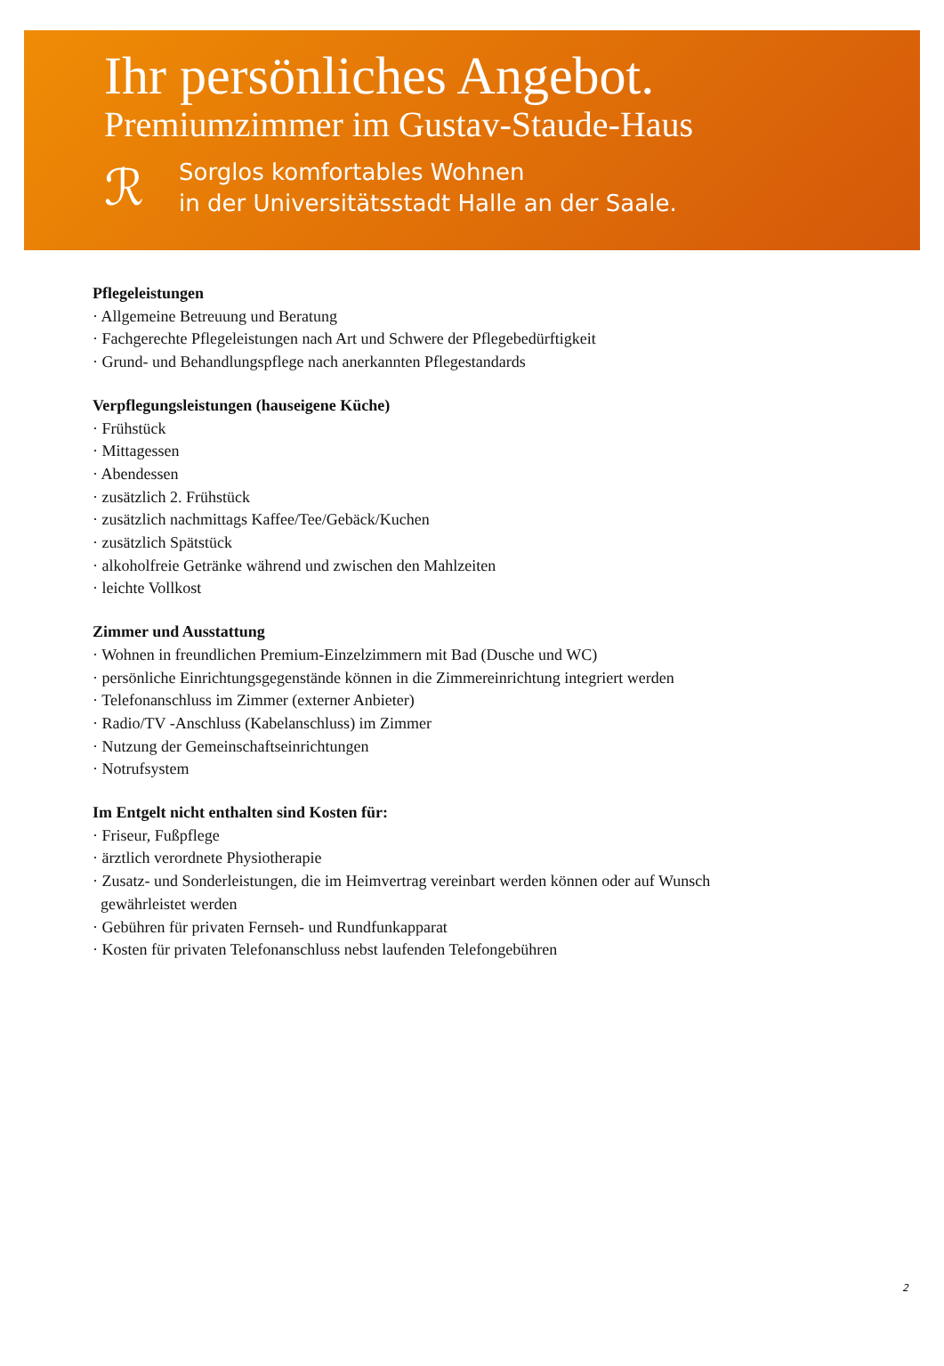Ihr persönliches Angebot.
Premiumzimmer im Gustav-Staude-Haus
ℛ
Sorglos komfortables Wohnen
in der Universitätsstadt Halle an der Saale.
Pflegeleistungen
· Allgemeine Betreuung und Beratung
· Fachgerechte Pflegeleistungen nach Art und Schwere der Pflegebedürftigkeit
· Grund- und Behandlungspflege nach anerkannten Pflegestandards
Verpflegungsleistungen (hauseigene Küche)
· Frühstück
· Mittagessen
· Abendessen
· zusätzlich 2. Frühstück
· zusätzlich nachmittags Kaffee/Tee/Gebäck/Kuchen
· zusätzlich Spätstück
· alkoholfreie Getränke während und zwischen den Mahlzeiten
· leichte Vollkost
Zimmer und Ausstattung
· Wohnen in freundlichen Premium-Einzelzimmern mit Bad (Dusche und WC)
· persönliche Einrichtungsgegenstände können in die Zimmereinrichtung integriert werden
· Telefonanschluss im Zimmer (externer Anbieter)
· Radio/TV -Anschluss (Kabelanschluss) im Zimmer
· Nutzung der Gemeinschaftseinrichtungen
· Notrufsystem
Im Entgelt nicht enthalten sind Kosten für:
· Friseur, Fußpflege
· ärztlich verordnete Physiotherapie
· Zusatz- und Sonderleistungen, die im Heimvertrag vereinbart werden können oder auf Wunsch
gewährleistet werden
· Gebühren für privaten Fernseh- und Rundfunkapparat
· Kosten für privaten Telefonanschluss nebst laufenden Telefongebühren
2